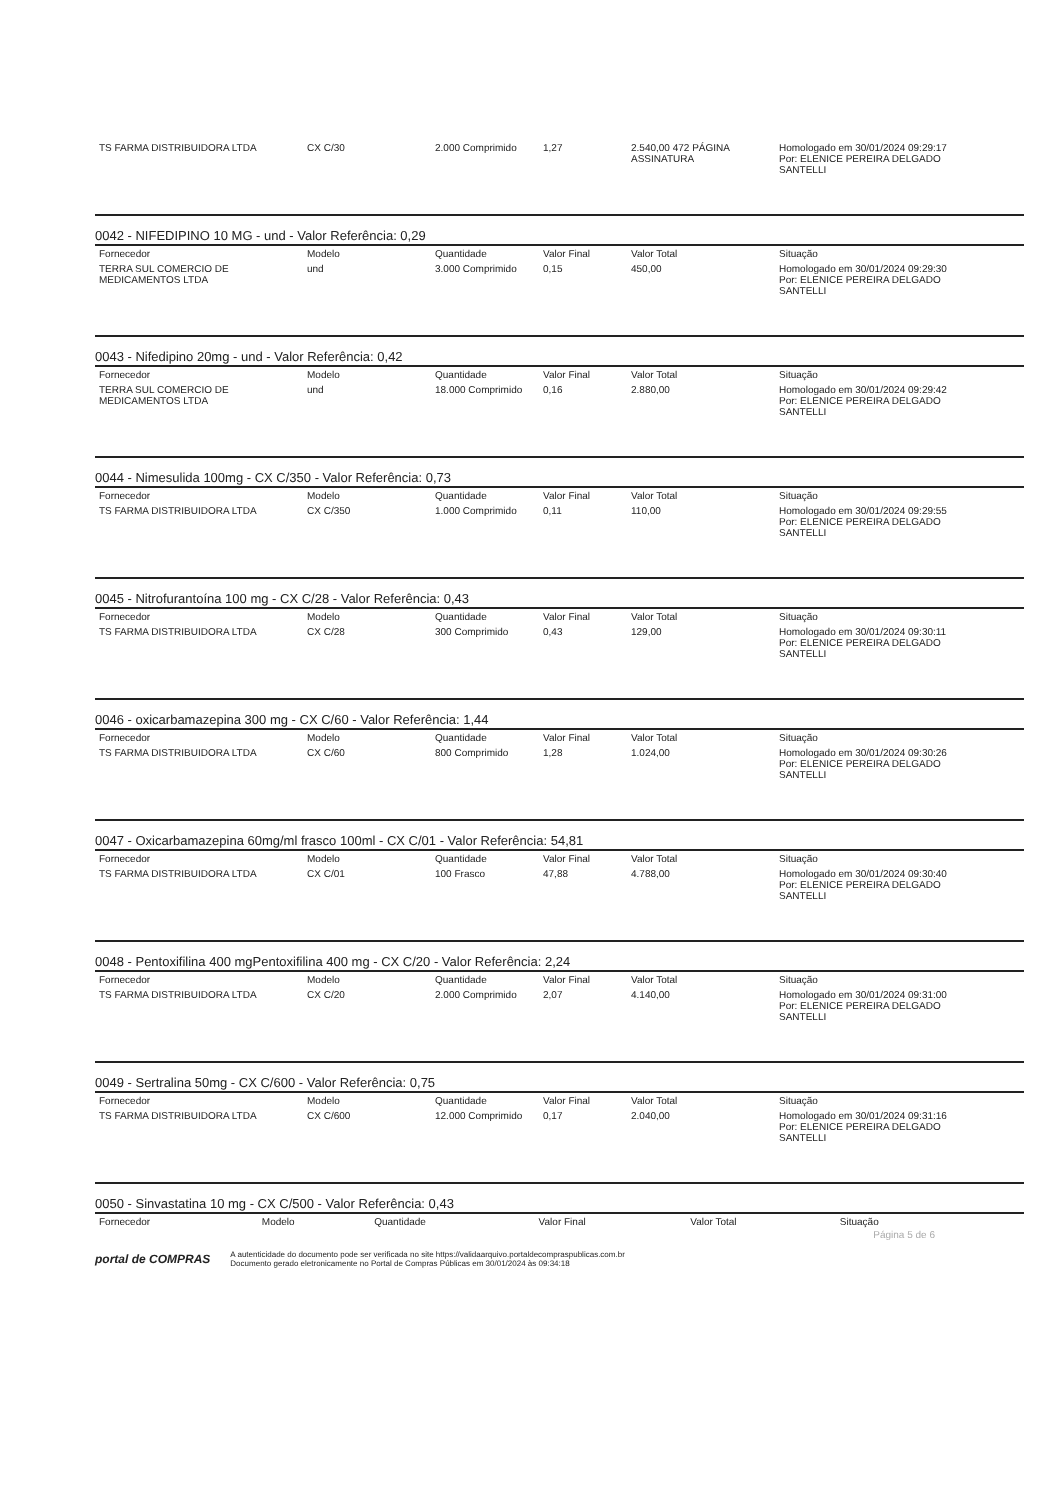| TS FARMA DISTRIBUIDORA LTDA | CX C/30 | 2.000 Comprimido | 1,27 | 2.540,00 472 PÁGINA ASSINATURA | Homologado em 30/01/2024 09:29:17 Por: ELENICE PEREIRA DELGADO SANTELLI |
0042 - NIFEDIPINO 10 MG - und - Valor Referência: 0,29
| Fornecedor | Modelo | Quantidade | Valor Final | Valor Total | Situação |
| --- | --- | --- | --- | --- | --- |
| TERRA SUL COMERCIO DE MEDICAMENTOS LTDA | und | 3.000 Comprimido | 0,15 | 450,00 | Homologado em 30/01/2024 09:29:30 Por: ELENICE PEREIRA DELGADO SANTELLI |
0043 - Nifedipino 20mg - und - Valor Referência: 0,42
| Fornecedor | Modelo | Quantidade | Valor Final | Valor Total | Situação |
| --- | --- | --- | --- | --- | --- |
| TERRA SUL COMERCIO DE MEDICAMENTOS LTDA | und | 18.000 Comprimido | 0,16 | 2.880,00 | Homologado em 30/01/2024 09:29:42 Por: ELENICE PEREIRA DELGADO SANTELLI |
0044 - Nimesulida 100mg - CX C/350 - Valor Referência: 0,73
| Fornecedor | Modelo | Quantidade | Valor Final | Valor Total | Situação |
| --- | --- | --- | --- | --- | --- |
| TS FARMA DISTRIBUIDORA LTDA | CX C/350 | 1.000 Comprimido | 0,11 | 110,00 | Homologado em 30/01/2024 09:29:55 Por: ELENICE PEREIRA DELGADO SANTELLI |
0045 - Nitrofurantoína 100 mg - CX C/28 - Valor Referência: 0,43
| Fornecedor | Modelo | Quantidade | Valor Final | Valor Total | Situação |
| --- | --- | --- | --- | --- | --- |
| TS FARMA DISTRIBUIDORA LTDA | CX C/28 | 300 Comprimido | 0,43 | 129,00 | Homologado em 30/01/2024 09:30:11 Por: ELENICE PEREIRA DELGADO SANTELLI |
0046 - oxicarbamazepina 300 mg - CX C/60 - Valor Referência: 1,44
| Fornecedor | Modelo | Quantidade | Valor Final | Valor Total | Situação |
| --- | --- | --- | --- | --- | --- |
| TS FARMA DISTRIBUIDORA LTDA | CX C/60 | 800 Comprimido | 1,28 | 1.024,00 | Homologado em 30/01/2024 09:30:26 Por: ELENICE PEREIRA DELGADO SANTELLI |
0047 - Oxicarbamazepina 60mg/ml frasco 100ml - CX C/01 - Valor Referência: 54,81
| Fornecedor | Modelo | Quantidade | Valor Final | Valor Total | Situação |
| --- | --- | --- | --- | --- | --- |
| TS FARMA DISTRIBUIDORA LTDA | CX C/01 | 100 Frasco | 47,88 | 4.788,00 | Homologado em 30/01/2024 09:30:40 Por: ELENICE PEREIRA DELGADO SANTELLI |
0048 - Pentoxifilina 400 mgPentoxifilina 400 mg - CX C/20 - Valor Referência: 2,24
| Fornecedor | Modelo | Quantidade | Valor Final | Valor Total | Situação |
| --- | --- | --- | --- | --- | --- |
| TS FARMA DISTRIBUIDORA LTDA | CX C/20 | 2.000 Comprimido | 2,07 | 4.140,00 | Homologado em 30/01/2024 09:31:00 Por: ELENICE PEREIRA DELGADO SANTELLI |
0049 - Sertralina 50mg - CX C/600 - Valor Referência: 0,75
| Fornecedor | Modelo | Quantidade | Valor Final | Valor Total | Situação |
| --- | --- | --- | --- | --- | --- |
| TS FARMA DISTRIBUIDORA LTDA | CX C/600 | 12.000 Comprimido | 0,17 | 2.040,00 | Homologado em 30/01/2024 09:31:16 Por: ELENICE PEREIRA DELGADO SANTELLI |
0050 - Sinvastatina 10 mg - CX C/500 - Valor Referência: 0,43
| Fornecedor | Modelo | Quantidade | Valor Final | Valor Total | Situação |
| --- | --- | --- | --- | --- | --- |
Página 5 de 6
portal de COMPRAS A autenticidade do documento pode ser verificada no site https://validaarquivo.portaldecompraspublicas.com.br
Documento gerado eletronicamente no Portal de Compras Públicas em 30/01/2024 às 09:34:18